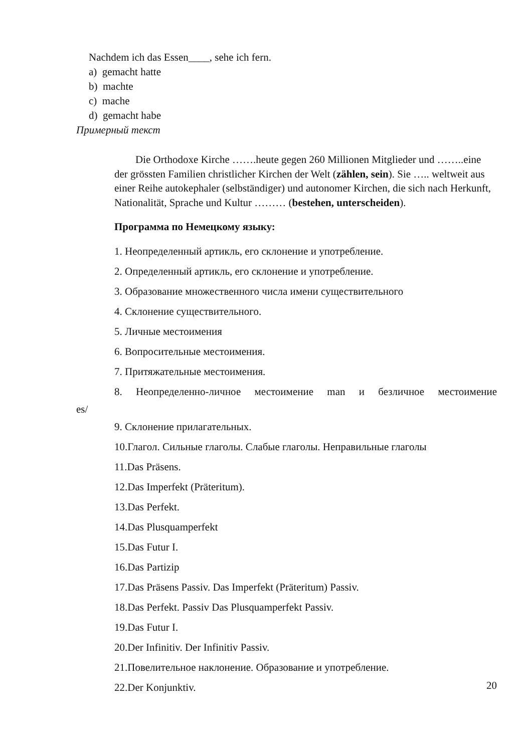Nachdem ich das Essen____, sehe ich fern.
a) gemacht hatte
b) machte
c) mache
d) gemacht habe
Примерный текст
Die Orthodoxe Kirche …….heute gegen 260 Millionen Mitglieder und ……..eine der grössten Familien christlicher Kirchen der Welt (zählen, sein). Sie ….. weltweit aus einer Reihe autokephaler (selbständiger) und autonomer Kirchen, die sich nach Herkunft, Nationalität, Sprache und Kultur ……… (bestehen, unterscheiden).
Программа по Немецкому языку:
1. Неопределенный артикль, его склонение и употребление.
2. Определенный артикль, его склонение и употребление.
3. Образование множественного числа имени существительного
4. Склонение существительного.
5. Личные местоимения
6. Вопросительные местоимения.
7. Притяжательные местоимения.
8. Неопределенно-личное местоимение man и безличное местоимение
es/
9. Склонение прилагательных.
10.Глагол. Сильные глаголы. Слабые глаголы. Неправильные глаголы
11.Das Präsens.
12.Das Imperfekt (Präteritum).
13.Das Perfekt.
14.Das Plusquamperfekt
15.Das Futur I.
16.Das Partizip
17.Das Präsens Passiv. Das Imperfekt (Präteritum) Passiv.
18.Das Perfekt. Passiv Das Plusquamperfekt Passiv.
19.Das Futur I.
20.Der Infinitiv. Der Infinitiv Passiv.
21.Повелительное наклонение. Образование и употребление.
22.Der Konjunktiv.
20